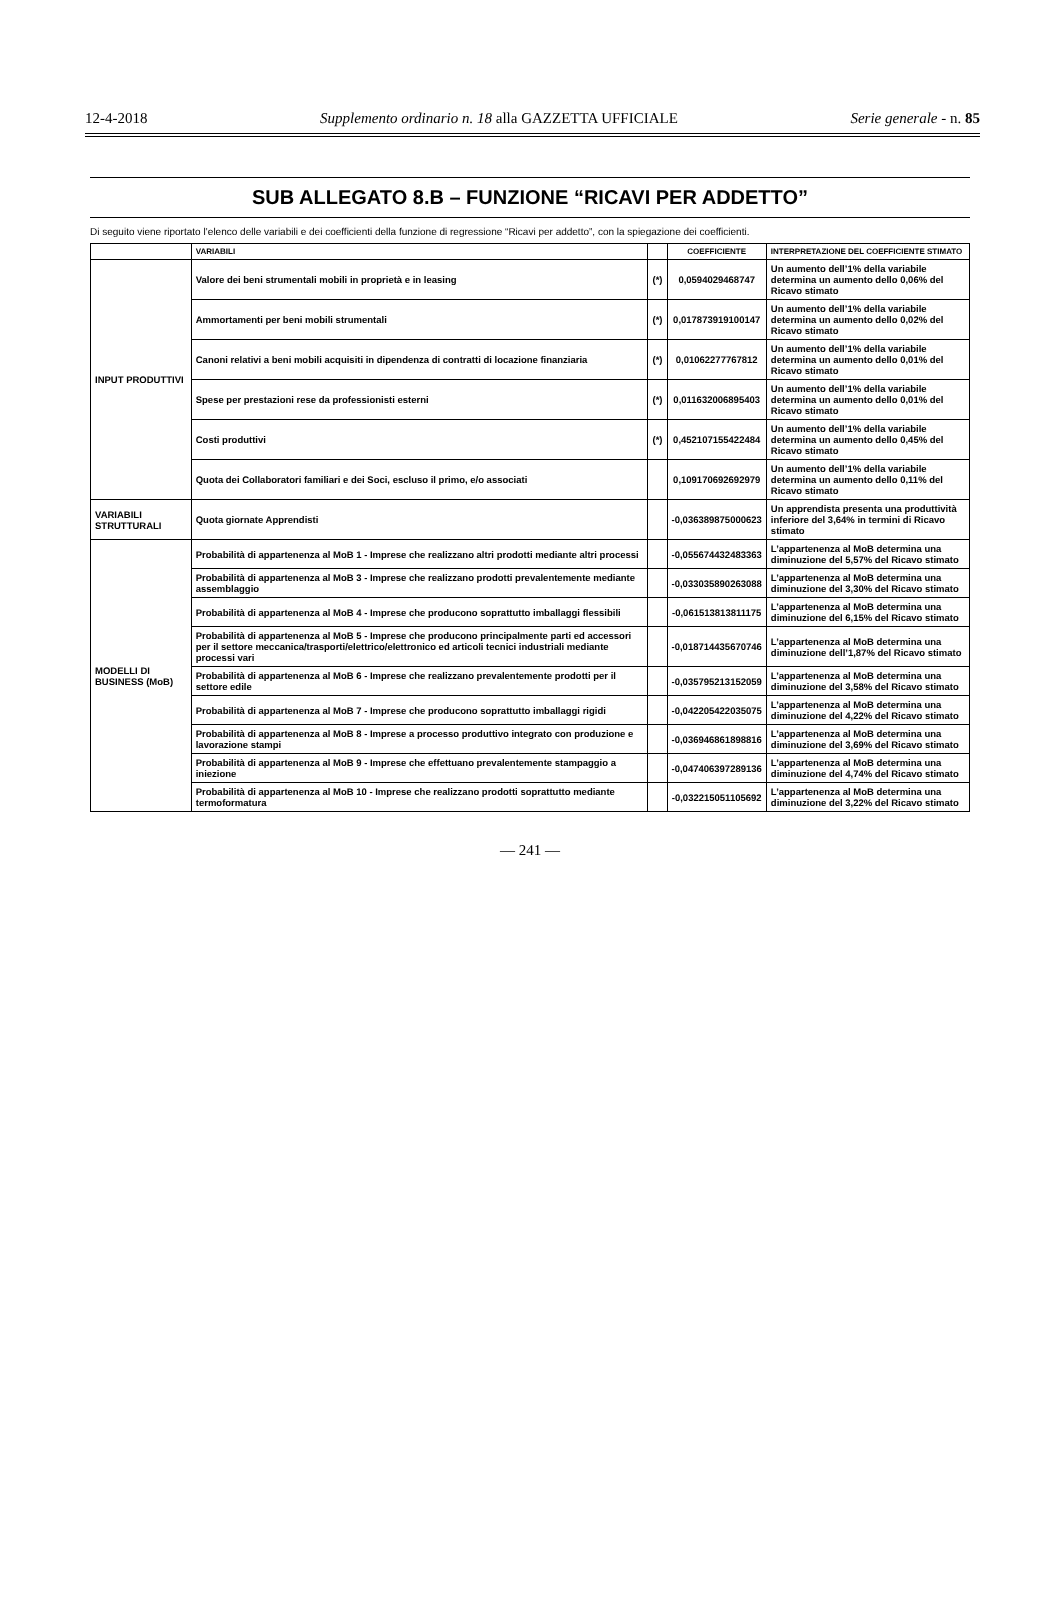12-4-2018 Supplemento ordinario n. 18 alla GAZZETTA UFFICIALE Serie generale - n. 85
SUB ALLEGATO 8.B – FUNZIONE “RICAVI PER ADDETTO”
Di seguito viene riportato l’elenco delle variabili e dei coefficienti della funzione di regressione “Ricavi per addetto”, con la spiegazione dei coefficienti.
| | VARIABILI | | COEFFICIENTE | INTERPRETAZIONE DEL COEFFICIENTE STIMATO |
| --- | --- | --- | --- | --- |
| INPUT PRODUTTIVI | Valore dei beni strumentali mobili in proprietà e in leasing | (*) | 0,0594029468747 | Un aumento dell’1% della variabile determina un aumento dello 0,06% del Ricavo stimato |
| | Ammortamenti per beni mobili strumentali | (*) | 0,0178739191001­47 | Un aumento dell’1% della variabile determina un aumento dello 0,02% del Ricavo stimato |
| | Canoni relativi a beni mobili acquisiti in dipendenza di contratti di locazione finanziaria | (*) | 0,0106227776781­2 | Un aumento dell’1% della variabile determina un aumento dello 0,01% del Ricavo stimato |
| | Spese per prestazioni rese da professionisti esterni | (*) | 0,0116320068954­03 | Un aumento dell’1% della variabile determina un aumento dello 0,01% del Ricavo stimato |
| | Costi produttivi | (*) | 0,4521071554224­84 | Un aumento dell’1% della variabile determina un aumento dello 0,45% del Ricavo stimato |
| | Quota dei Collaboratori familiari e dei Soci, escluso il primo, e/o associati | | 0,1091706926929­79 | Un aumento dell’1% della variabile determina un aumento dello 0,11% del Ricavo stimato |
| VARIABILI STRUTTURALI | Quota giornate Apprendisti | | -0,0363898750006­23 | Un apprendista presenta una produttività inferiore del 3,64% in termini di Ricavo stimato |
| MODELLI DI BUSINESS (MoB) | Probabilità di appartenenza al MoB 1 - Imprese che realizzano altri prodotti mediante altri processi | | -0,0556744324833­63 | L’appartenenza al MoB determina una diminuzione del 5,57% del Ricavo stimato |
| | Probabilità di appartenenza al MoB 3 - Imprese che realizzano prodotti prevalentemente mediante assemblaggio | | -0,0330358902630­88 | L’appartenenza al MoB determina una diminuzione del 3,30% del Ricavo stimato |
| | Probabilità di appartenenza al MoB 4 - Imprese che producono soprattutto imballaggi flessibili | | -0,0615138138111­75 | L’appartenenza al MoB determina una diminuzione del 6,15% del Ricavo stimato |
| | Probabilità di appartenenza al MoB 5 - Imprese che producono principalmente parti ed accessori per il settore meccanica/trasporti/elettrico/elettronico ed articoli tecnici industriali mediante processi vari | | -0,0187144356707­46 | L’appartenenza al MoB determina una diminuzione dell’1,87% del Ricavo stimato |
| | Probabilità di appartenenza al MoB 6 - Imprese che realizzano prevalentemente prodotti per il settore edile | | -0,0357952131520­59 | L’appartenenza al MoB determina una diminuzione del 3,58% del Ricavo stimato |
| | Probabilità di appartenenza al MoB 7 - Imprese che producono soprattutto imballaggi rigidi | | -0,0422054220350­75 | L’appartenenza al MoB determina una diminuzione del 4,22% del Ricavo stimato |
| | Probabilità di appartenenza al MoB 8 - Imprese a processo produttivo integrato con produzione e lavorazione stampi | | -0,0369468618988­16 | L’appartenenza al MoB determina una diminuzione del 3,69% del Ricavo stimato |
| | Probabilità di appartenenza al MoB 9 - Imprese che effettuano prevalentemente stampaggio a iniezione | | -0,0474063972891­36 | L’appartenenza al MoB determina una diminuzione del 4,74% del Ricavo stimato |
| | Probabilità di appartenenza al MoB 10 - Imprese che realizzano prodotti soprattutto mediante termoformatura | | -0,0322150511056­92 | L’appartenenza al MoB determina una diminuzione del 3,22% del Ricavo stimato |
— 241 —